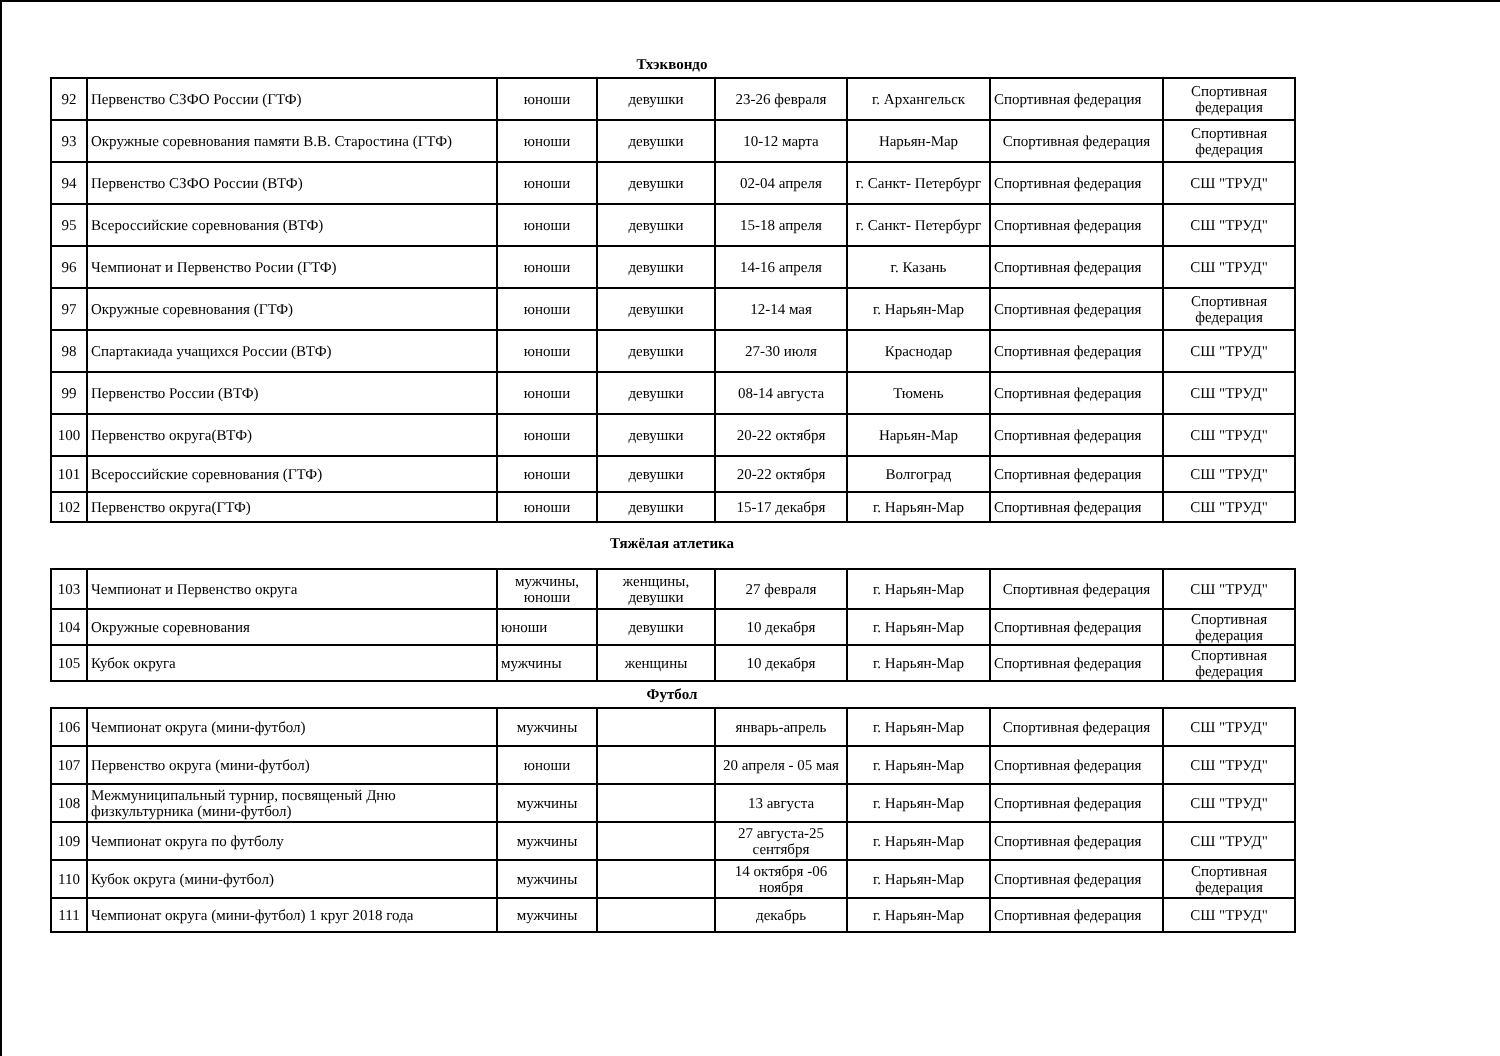Тхэквондо
| 92 | Первенство СЗФО России (ГТФ) | юноши | девушки | 23-26 февраля | г. Архангельск | Спортивная федерация | Спортивная федерация |
| 93 | Окружные соревнования памяти В.В. Старостина (ГТФ) | юноши | девушки | 10-12 марта | Нарьян-Мар | Спортивная федерация | Спортивная федерация |
| 94 | Первенство СЗФО России (ВТФ) | юноши | девушки | 02-04 апреля | г. Санкт- Петербург | Спортивная федерация | СШ "ТРУД" |
| 95 | Всероссийские соревнования (ВТФ) | юноши | девушки | 15-18 апреля | г. Санкт- Петербург | Спортивная федерация | СШ "ТРУД" |
| 96 | Чемпионат и Первенство Росии (ГТФ) | юноши | девушки | 14-16 апреля | г. Казань | Спортивная федерация | СШ "ТРУД" |
| 97 | Окружные соревнования (ГТФ) | юноши | девушки | 12-14 мая | г. Нарьян-Мар | Спортивная федерация | Спортивная федерация |
| 98 | Спартакиада учащихся России (ВТФ) | юноши | девушки | 27-30 июля | Краснодар | Спортивная федерация | СШ "ТРУД" |
| 99 | Первенство России (ВТФ) | юноши | девушки | 08-14 августа | Тюмень | Спортивная федерация | СШ "ТРУД" |
| 100 | Первенство округа(ВТФ) | юноши | девушки | 20-22 октября | Нарьян-Мар | Спортивная федерация | СШ "ТРУД" |
| 101 | Всероссийские соревнования (ГТФ) | юноши | девушки | 20-22 октября | Волгоград | Спортивная федерация | СШ "ТРУД" |
| 102 | Первенство округа(ГТФ) | юноши | девушки | 15-17 декабря | г. Нарьян-Мар | Спортивная федерация | СШ "ТРУД" |
Тяжёлая атлетика
| 103 | Чемпионат и Первенство округа | мужчины, юноши | женщины, девушки | 27 февраля | г. Нарьян-Мар | Спортивная федерация | СШ "ТРУД" |
| 104 | Окружные соревнования | юноши | девушки | 10 декабря | г. Нарьян-Мар | Спортивная федерация | Спортивная федерация |
| 105 | Кубок округа | мужчины | женщины | 10 декабря | г. Нарьян-Мар | Спортивная федерация | Спортивная федерация |
Футбол
| 106 | Чемпионат округа (мини-футбол) | мужчины | | январь-апрель | г. Нарьян-Мар | Спортивная федерация | СШ "ТРУД" |
| 107 | Первенство округа (мини-футбол) | юноши | | 20 апреля - 05 мая | г. Нарьян-Мар | Спортивная федерация | СШ "ТРУД" |
| 108 | Межмуниципальный турнир, посвященый Дню физкультурника (мини-футбол) | мужчины | | 13 августа | г. Нарьян-Мар | Спортивная федерация | СШ "ТРУД" |
| 109 | Чемпионат округа по футболу | мужчины | | 27 августа-25 сентября | г. Нарьян-Мар | Спортивная федерация | СШ "ТРУД" |
| 110 | Кубок округа (мини-футбол) | мужчины | | 14 октября -06 ноября | г. Нарьян-Мар | Спортивная федерация | Спортивная федерация |
| 111 | Чемпионат округа (мини-футбол) 1 круг 2018 года | мужчины | | декабрь | г. Нарьян-Мар | Спортивная федерация | СШ "ТРУД" |